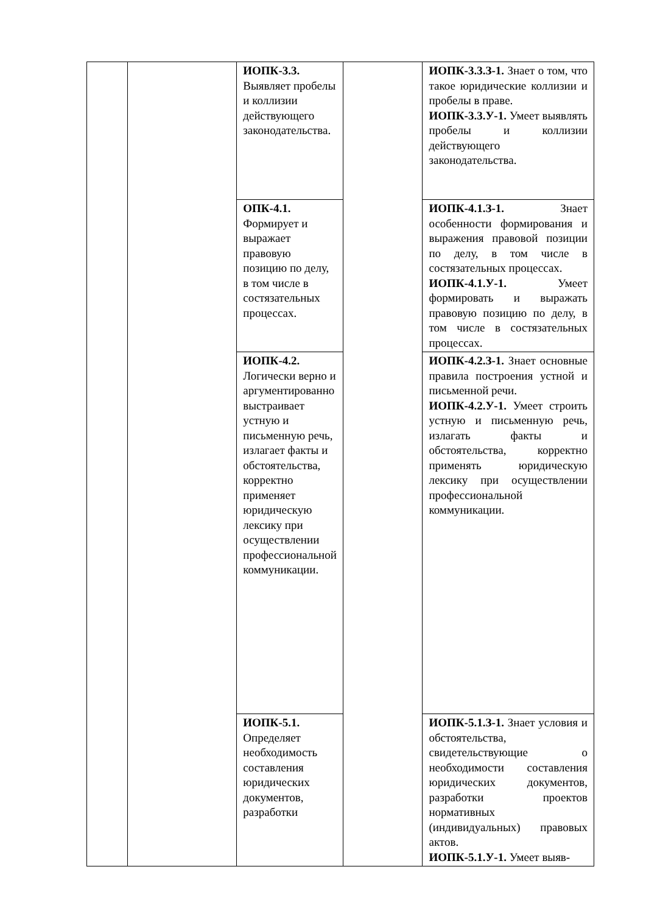| | | ИОПК-3.3. Выявляет пробелы и коллизии действующего законодательства. | | ИОПК-3.3.З-1. Знает о том, что такое юридические коллизии и пробелы в праве. ИОПК-3.3.У-1. Умеет выявлять пробелы и коллизии действующего законодательства. |
| | | ОПК-4.1. Формирует и выражает правовую позицию по делу, в том числе в состязательных процессах. | | ИОПК-4.1.З-1. Знает особенности формирования и выражения правовой позиции по делу, в том числе в состязательных процессах. ИОПК-4.1.У-1. Умеет формировать и выражать правовую позицию по делу, в том числе в состязательных процессах. |
| | | ИОПК-4.2. Логически верно и аргументированно выстраивает устную и письменную речь, излагает факты и обстоятельства, корректно применяет юридическую лексику при осуществлении профессиональной коммуникации. | | ИОПК-4.2.З-1. Знает основные правила построения устной и письменной речи. ИОПК-4.2.У-1. Умеет строить устную и письменную речь, излагать факты и обстоятельства, корректно применять юридическую лексику при осуществлении профессиональной коммуникации. |
| | | ИОПК-5.1. Определяет необходимость составления юридических документов, разработки | | ИОПК-5.1.З-1. Знает условия и обстоятельства, свидетельствующие о необходимости составления юридических документов, разработки проектов нормативных (индивидуальных) правовых актов. ИОПК-5.1.У-1. Умеет выяв- |